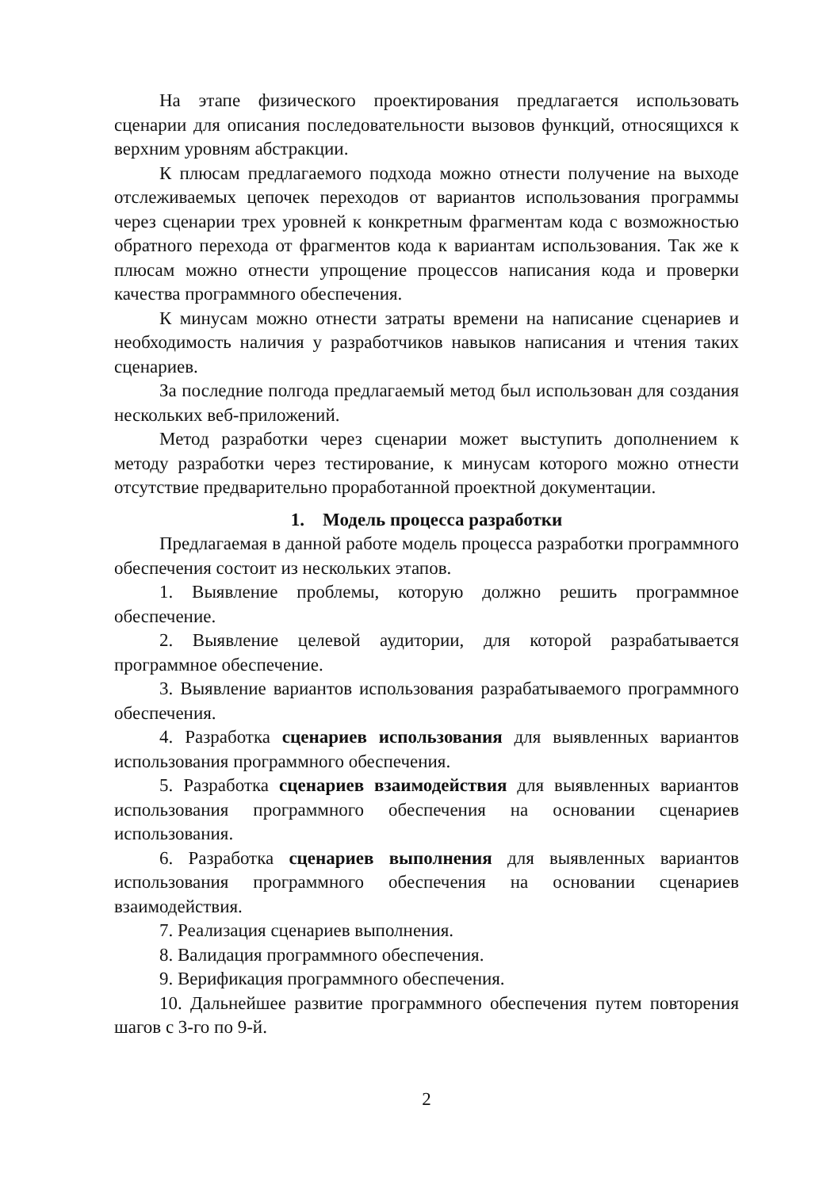На этапе физического проектирования предлагается использовать сценарии для описания последовательности вызовов функций, относящихся к верхним уровням абстракции.
К плюсам предлагаемого подхода можно отнести получение на выходе отслеживаемых цепочек переходов от вариантов использования программы через сценарии трех уровней к конкретным фрагментам кода с возможностью обратного перехода от фрагментов кода к вариантам использования. Так же к плюсам можно отнести упрощение процессов написания кода и проверки качества программного обеспечения.
К минусам можно отнести затраты времени на написание сценариев и необходимость наличия у разработчиков навыков написания и чтения таких сценариев.
За последние полгода предлагаемый метод был использован для создания нескольких веб-приложений.
Метод разработки через сценарии может выступить дополнением к методу разработки через тестирование, к минусам которого можно отнести отсутствие предварительно проработанной проектной документации.
1. Модель процесса разработки
Предлагаемая в данной работе модель процесса разработки программного обеспечения состоит из нескольких этапов.
1. Выявление проблемы, которую должно решить программное обеспечение.
2. Выявление целевой аудитории, для которой разрабатывается программное обеспечение.
3. Выявление вариантов использования разрабатываемого программного обеспечения.
4. Разработка сценариев использования для выявленных вариантов использования программного обеспечения.
5. Разработка сценариев взаимодействия для выявленных вариантов использования программного обеспечения на основании сценариев использования.
6. Разработка сценариев выполнения для выявленных вариантов использования программного обеспечения на основании сценариев взаимодействия.
7. Реализация сценариев выполнения.
8. Валидация программного обеспечения.
9. Верификация программного обеспечения.
10. Дальнейшее развитие программного обеспечения путем повторения шагов с 3-го по 9-й.
2